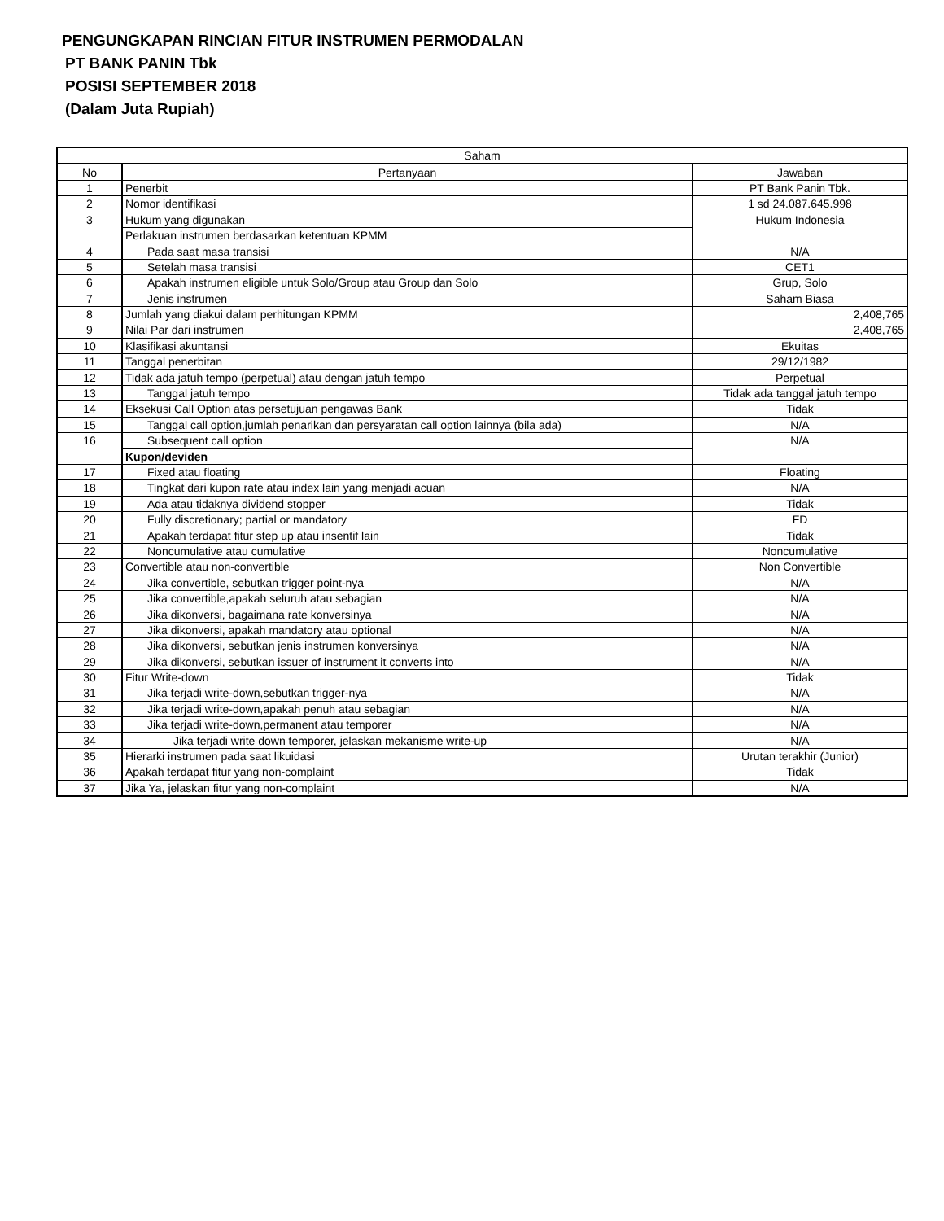PENGUNGKAPAN RINCIAN FITUR INSTRUMEN PERMODALAN
PT BANK PANIN Tbk
POSISI SEPTEMBER 2018
(Dalam Juta Rupiah)
| Saham | | |
| --- | --- | --- |
| No | Pertanyaan | Jawaban |
| 1 | Penerbit | PT Bank Panin Tbk. |
| 2 | Nomor identifikasi | 1 sd 24.087.645.998 |
| 3 | Hukum yang digunakan | Hukum Indonesia |
| | Perlakuan instrumen berdasarkan ketentuan KPMM | |
| 4 | Pada saat masa transisi | N/A |
| 5 | Setelah masa transisi | CET1 |
| 6 | Apakah instrumen eligible untuk Solo/Group atau Group dan Solo | Grup, Solo |
| 7 | Jenis instrumen | Saham Biasa |
| 8 | Jumlah yang diakui dalam perhitungan KPMM | 2,408,765 |
| 9 | Nilai Par dari instrumen | 2,408,765 |
| 10 | Klasifikasi akuntansi | Ekuitas |
| 11 | Tanggal penerbitan | 29/12/1982 |
| 12 | Tidak ada jatuh tempo (perpetual) atau dengan jatuh tempo | Perpetual |
| 13 | Tanggal jatuh tempo | Tidak ada tanggal jatuh tempo |
| 14 | Eksekusi Call Option atas persetujuan pengawas Bank | Tidak |
| 15 | Tanggal call option,jumlah penarikan dan persyaratan call option lainnya (bila ada) | N/A |
| 16 | Subsequent call option | N/A |
| | Kupon/deviden | |
| 17 | Fixed atau floating | Floating |
| 18 | Tingkat dari kupon rate atau index lain yang menjadi acuan | N/A |
| 19 | Ada atau tidaknya dividend stopper | Tidak |
| 20 | Fully discretionary; partial or mandatory | FD |
| 21 | Apakah terdapat fitur step up atau insentif lain | Tidak |
| 22 | Noncumulative atau cumulative | Noncumulative |
| 23 | Convertible atau non-convertible | Non Convertible |
| 24 | Jika convertible, sebutkan trigger point-nya | N/A |
| 25 | Jika convertible,apakah seluruh atau sebagian | N/A |
| 26 | Jika dikonversi, bagaimana rate konversinya | N/A |
| 27 | Jika dikonversi, apakah mandatory atau optional | N/A |
| 28 | Jika dikonversi, sebutkan jenis instrumen konversinya | N/A |
| 29 | Jika dikonversi, sebutkan issuer of instrument it converts into | N/A |
| 30 | Fitur Write-down | Tidak |
| 31 | Jika terjadi write-down,sebutkan trigger-nya | N/A |
| 32 | Jika terjadi write-down,apakah penuh atau sebagian | N/A |
| 33 | Jika terjadi write-down,permanent atau temporer | N/A |
| 34 | Jika terjadi write down temporer, jelaskan mekanisme write-up | N/A |
| 35 | Hierarki instrumen pada saat likuidasi | Urutan terakhir (Junior) |
| 36 | Apakah terdapat fitur yang non-complaint | Tidak |
| 37 | Jika Ya, jelaskan fitur yang non-complaint | N/A |